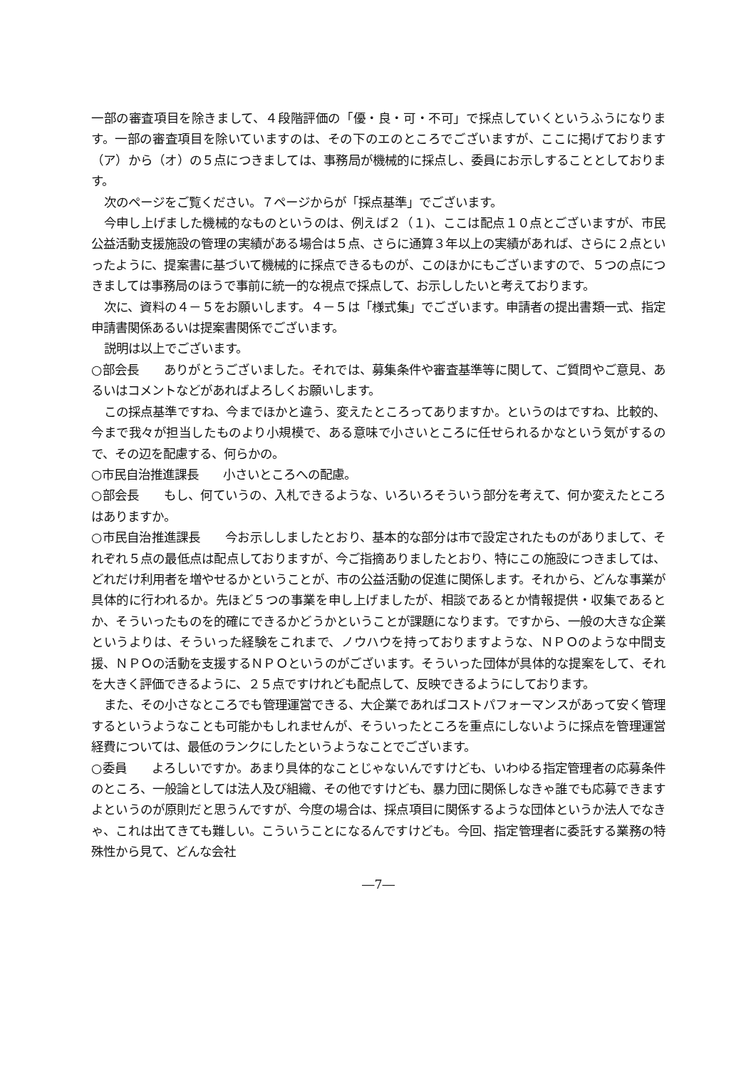一部の審査項目を除きまして、４段階評価の「優・良・可・不可」で採点していくというふうになります。一部の審査項目を除いていますのは、その下のエのところでございますが、ここに掲げております（ア）から（オ）の５点につきましては、事務局が機械的に採点し、委員にお示しすることとしております。
次のページをご覧ください。７ページからが「採点基準」でございます。
今申し上げました機械的なものというのは、例えば２（１)、ここは配点１０点とございますが、市民公益活動支援施設の管理の実績がある場合は５点、さらに通算３年以上の実績があれば、さらに２点といったように、提案書に基づいて機械的に採点できるものが、このほかにもございますので、５つの点につきましては事務局のほうで事前に統一的な視点で採点して、お示ししたいと考えております。
次に、資料の４－５をお願いします。４－５は「様式集」でございます。申請者の提出書類一式、指定申請書関係あるいは提案書関係でございます。
説明は以上でございます。
○部会長　　ありがとうございました。それでは、募集条件や審査基準等に関して、ご質問やご意見、あるいはコメントなどがあればよろしくお願いします。
この採点基準ですね、今までほかと違う、変えたところってありますか。というのはですね、比較的、今まで我々が担当したものより小規模で、ある意味で小さいところに任せられるかなという気がするので、その辺を配慮する、何らかの。
○市民自治推進課長　　小さいところへの配慮。
○部会長　　もし、何ていうの、入札できるような、いろいろそういう部分を考えて、何か変えたところはありますか。
○市民自治推進課長　　今お示ししましたとおり、基本的な部分は市で設定されたものがありまして、それぞれ５点の最低点は配点しておりますが、今ご指摘ありましたとおり、特にこの施設につきましては、どれだけ利用者を増やせるかということが、市の公益活動の促進に関係します。それから、どんな事業が具体的に行われるか。先ほど５つの事業を申し上げましたが、相談であるとか情報提供・収集であるとか、そういったものを的確にできるかどうかということが課題になります。ですから、一般の大きな企業というよりは、そういった経験をこれまで、ノウハウを持っておりますような、ＮＰＯのような中間支援、ＮＰＯの活動を支援するＮＰＯというのがございます。そういった団体が具体的な提案をして、それを大きく評価できるように、２５点ですけれども配点して、反映できるようにしております。
また、その小さなところでも管理運営できる、大企業であればコストパフォーマンスがあって安く管理するというようなことも可能かもしれませんが、そういったところを重点にしないように採点を管理運営経費については、最低のランクにしたというようなことでございます。
○委員　　よろしいですか。あまり具体的なことじゃないんですけども、いわゆる指定管理者の応募条件のところ、一般論としては法人及び組織、その他ですけども、暴力団に関係しなきゃ誰でも応募できますよというのが原則だと思うんですが、今度の場合は、採点項目に関係するような団体というか法人でなきゃ、これは出てきても難しい。こういうことになるんですけども。今回、指定管理者に委託する業務の特殊性から見て、どんな会社
―7―